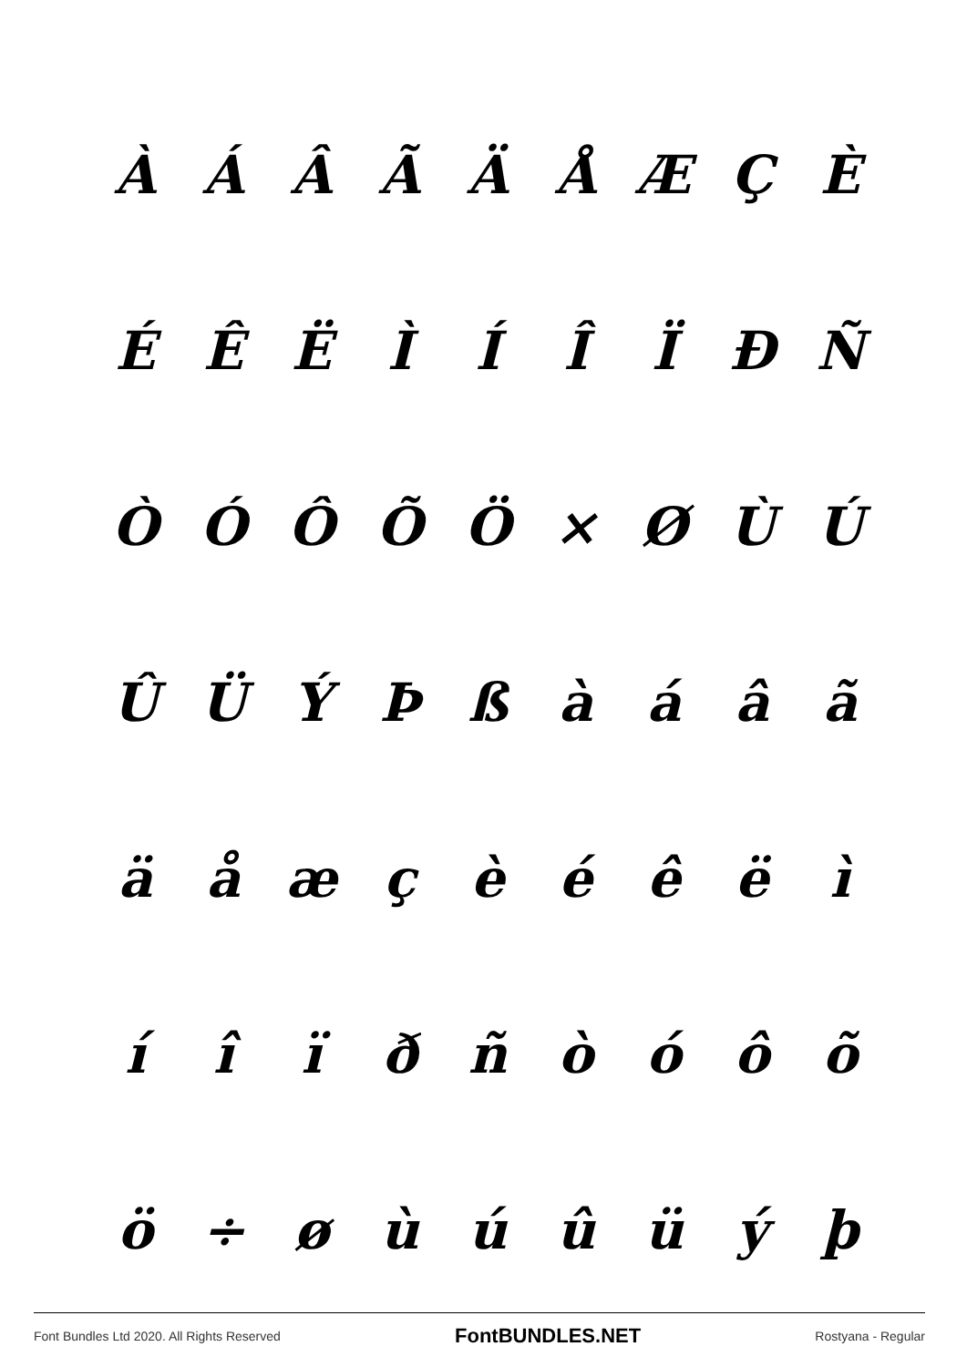| À | Á | Â | Ã | Ä | Å | Æ | Ç | È |
| É | Ê | Ë | Ì | Í | Î | Ï | Đ | Ñ |
| Ò | Ó | Ô | Õ | Ö | × | Ø | Ù | Ú |
| Û | Ü | Ý | Þ | ß | à | á | â | ã |
| ä | å | æ | ç | è | é | ê | ë | ì |
| í | î | ï | ð | ñ | ò | ó | ô | õ |
| ö | ÷ | ø | ù | ú | û | ü | ý | þ |
Font Bundles Ltd 2020. All Rights Reserved FontBUNDLES.NET Rostyana - Regular